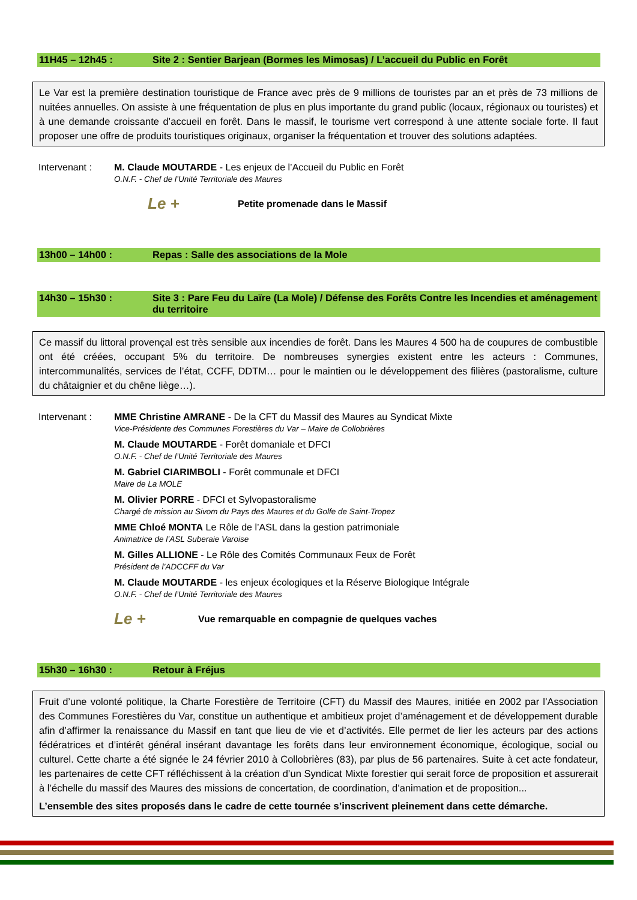11H45 – 12h45 : Site 2 : Sentier Barjean (Bormes les Mimosas) / L’accueil du Public en Forêt
Le Var est la première destination touristique de France avec près de 9 millions de touristes par an et près de 73 millions de nuitées annuelles. On assiste à une fréquentation de plus en plus importante du grand public (locaux, régionaux ou touristes) et à une demande croissante d’accueil en forêt. Dans le massif, le tourisme vert correspond à une attente sociale forte. Il faut proposer une offre de produits touristiques originaux, organiser la fréquentation et trouver des solutions adaptées.
Intervenant : M. Claude MOUTARDE - Les enjeux de l’Accueil du Public en Forêt
O.N.F. - Chef de l’Unité Territoriale des Maures
Le + Petite promenade dans le Massif
13h00 – 14h00 : Repas : Salle des associations de la Mole
14h30 – 15h30 : Site 3 : Pare Feu du Laïre (La Mole) / Défense des Forêts Contre les Incendies et aménagement du territoire
Ce massif du littoral provençal est très sensible aux incendies de forêt. Dans les Maures 4 500 ha de coupures de combustible ont été créées, occupant 5% du territoire. De nombreuses synergies existent entre les acteurs : Communes, intercommunalités, services de l’état, CCFF, DDTM… pour le maintien ou le développement des filières (pastoralisme, culture du châtaignier et du chêne liège…).
Intervenant : MME Christine AMRANE - De la CFT du Massif des Maures au Syndicat Mixte
Vice-Présidente des Communes Forestières du Var – Maire de Collobrières
M. Claude MOUTARDE - Forêt domaniale et DFCI
O.N.F. - Chef de l’Unité Territoriale des Maures
M. Gabriel CIARIMBOLI - Forêt communale et DFCI
Maire de La MOLE
M. Olivier PORRE - DFCI et Sylvopastoralisme
Chargé de mission au Sivom du Pays des Maures et du Golfe de Saint-Tropez
MME Chloé MONTA Le Rôle de l’ASL dans la gestion patrimoniale
Animatrice de l’ASL Suberaie Varoise
M. Gilles ALLIONE - Le Rôle des Comités Communaux Feux de Forêt
Président de l’ADCCFF du Var
M. Claude MOUTARDE - les enjeux écologiques et la Réserve Biologique Intégrale
O.N.F. - Chef de l’Unité Territoriale des Maures
Le + Vue remarquable en compagnie de quelques vaches
15h30 – 16h30 : Retour à Fréjus
Fruit d’une volonté politique, la Charte Forestière de Territoire (CFT) du Massif des Maures, initiée en 2002 par l’Association des Communes Forestières du Var, constitue un authentique et ambitieux projet d’aménagement et de développement durable afin d’affirmer la renaissance du Massif en tant que lieu de vie et d’activités. Elle permet de lier les acteurs par des actions fédératrices et d’intérêt général insérant davantage les forêts dans leur environnement économique, écologique, social ou culturel. Cette charte a été signée le 24 février 2010 à Collobrières (83), par plus de 56 partenaires. Suite à cet acte fondateur, les partenaires de cette CFT réfléchissent à la création d’un Syndicat Mixte forestier qui serait force de proposition et assurerait à l’échelle du massif des Maures des missions de concertation, de coordination, d’animation et de proposition...
L’ensemble des sites proposés dans le cadre de cette tournée s’inscrivent pleinement dans cette démarche.